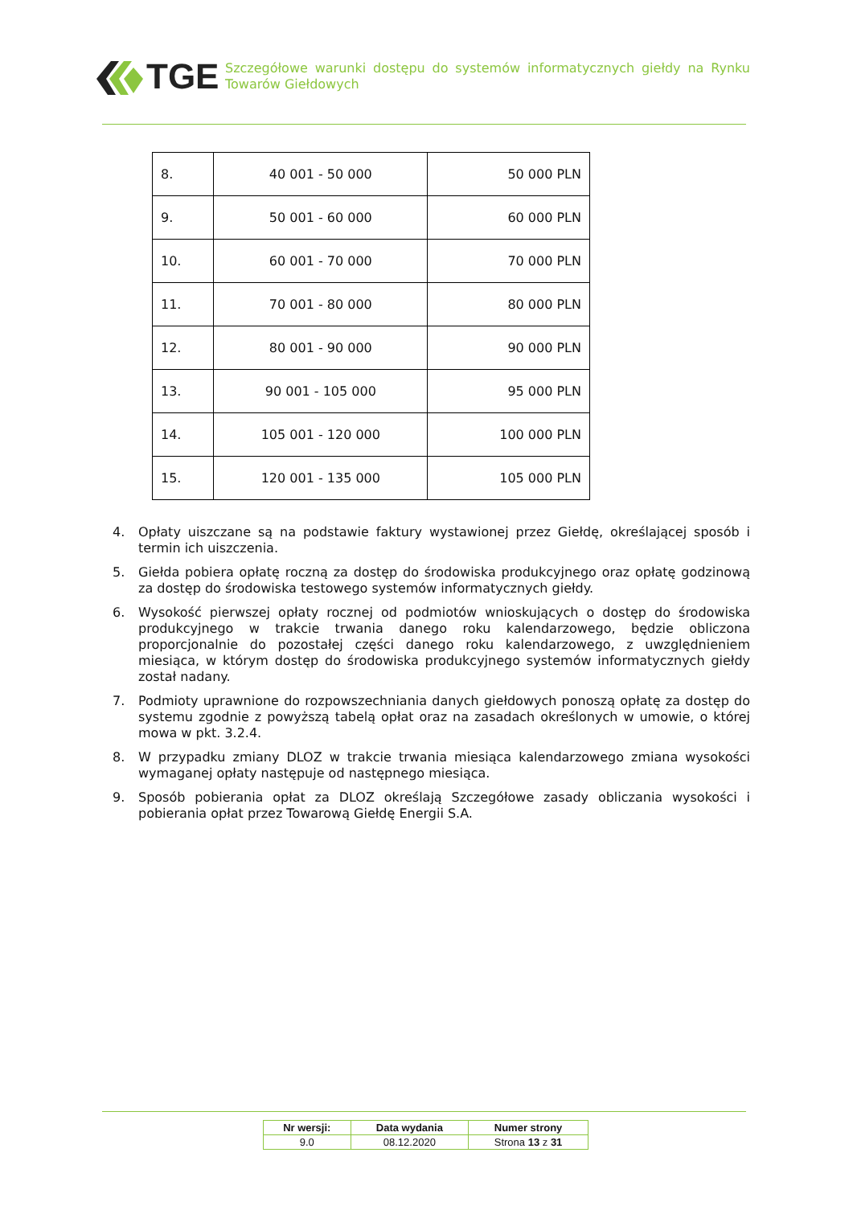TGE
Szczegółowe warunki dostępu do systemów informatycznych giełdy na Rynku Towarów Giełdowych
| 8. | 40 001 - 50 000 | 50 000 PLN |
| 9. | 50 001 - 60 000 | 60 000 PLN |
| 10. | 60 001 - 70 000 | 70 000 PLN |
| 11. | 70 001 - 80 000 | 80 000 PLN |
| 12. | 80 001 - 90 000 | 90 000 PLN |
| 13. | 90 001 - 105 000 | 95 000 PLN |
| 14. | 105 001 - 120 000 | 100 000 PLN |
| 15. | 120 001 - 135 000 | 105 000 PLN |
4. Opłaty uiszczane są na podstawie faktury wystawionej przez Giełdę, określającej sposób i termin ich uiszczenia.
5. Giełda pobiera opłatę roczną za dostęp do środowiska produkcyjnego oraz opłatę godzinową za dostęp do środowiska testowego systemów informatycznych giełdy.
6. Wysokość pierwszej opłaty rocznej od podmiotów wnioskujących o dostęp do środowiska produkcyjnego w trakcie trwania danego roku kalendarzowego, będzie obliczona proporcjonalnie do pozostałej części danego roku kalendarzowego, z uwzględnieniem miesiąca, w którym dostęp do środowiska produkcyjnego systemów informatycznych giełdy został nadany.
7. Podmioty uprawnione do rozpowszechniania danych giełdowych ponoszą opłatę za dostęp do systemu zgodnie z powyższą tabelą opłat oraz na zasadach określonych w umowie, o której mowa w pkt. 3.2.4.
8. W przypadku zmiany DLOZ w trakcie trwania miesiąca kalendarzowego zmiana wysokości wymaganej opłaty następuje od następnego miesiąca.
9. Sposób pobierania opłat za DLOZ określają Szczegółowe zasady obliczania wysokości i pobierania opłat przez Towarową Giełdę Energii S.A.
| Nr wersji: | Data wydania | Numer strony |
| --- | --- | --- |
| 9.0 | 08.12.2020 | Strona 13 z 31 |